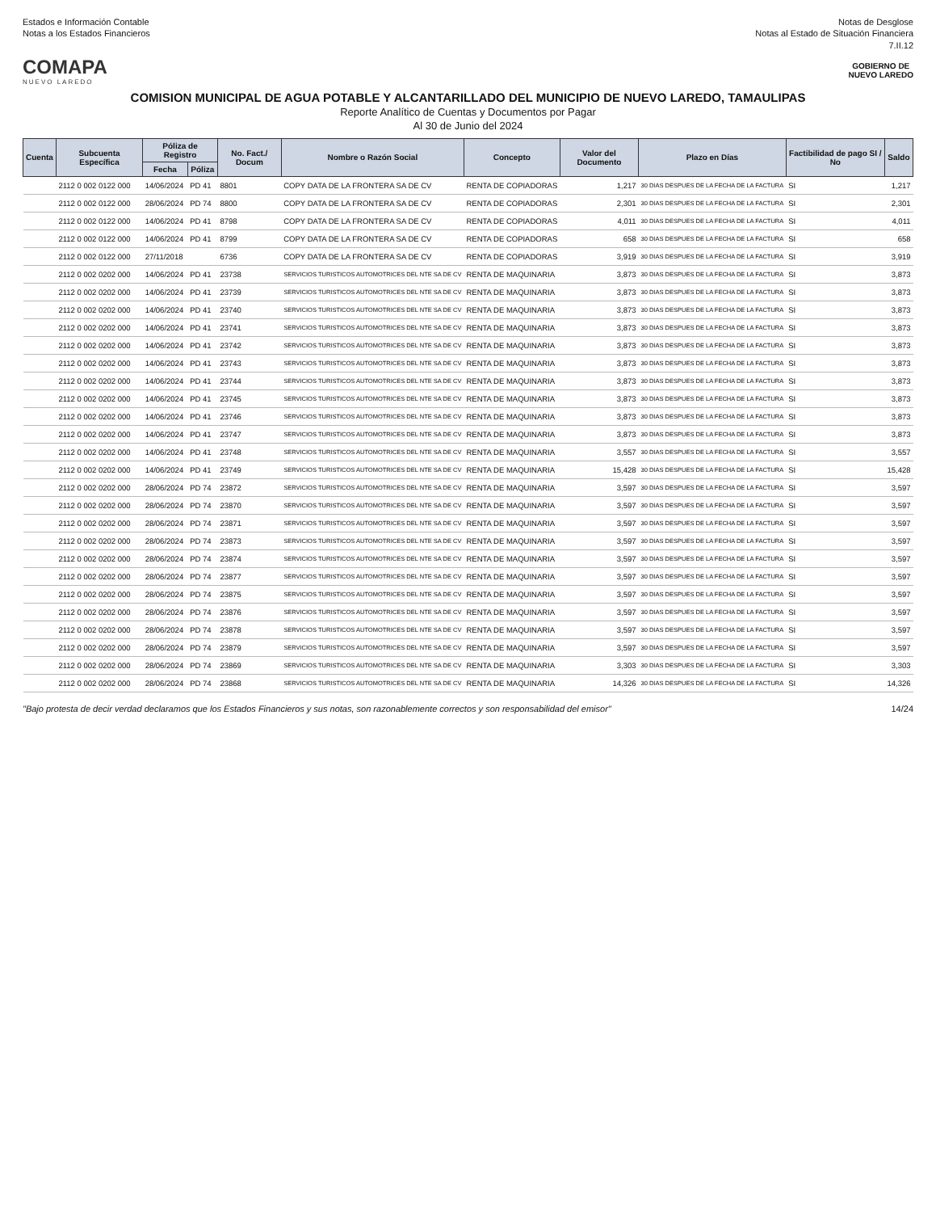Estados e Información Contable
Notas a los Estados Financieros
Notas de Desglose
Notas al Estado de Situación Financiera
7.II.12
COMAPA
NUEVO LAREDO
GOBIERNO DE
NUEVO LAREDO
COMISION MUNICIPAL DE AGUA POTABLE Y ALCANTARILLADO DEL MUNICIPIO DE NUEVO LAREDO, TAMAULIPAS
Reporte Analítico de Cuentas y Documentos por Pagar
Al 30 de Junio del 2024
| Cuenta | Subcuenta Específica | Póliza de Registro | | No. Fact./ Docum | Nombre o Razón Social | Concepto | Valor del Documento | Plazo en Días | Factibilidad de pago SI / No | Saldo |
| --- | --- | --- | --- | --- | --- | --- | --- | --- | --- | --- |
| | | Fecha | Póliza | | | | | | | |
| | 2112 0 002 0122 000 | 14/06/2024 | PD 41 | 8801 | COPY DATA DE LA FRONTERA SA DE CV | RENTA DE COPIADORAS | 1,217 | 30 DIAS DESPUES DE LA FECHA DE LA FACTURA | SI | 1,217 |
| | 2112 0 002 0122 000 | 28/06/2024 | PD 74 | 8800 | COPY DATA DE LA FRONTERA SA DE CV | RENTA DE COPIADORAS | 2,301 | 30 DIAS DESPUES DE LA FECHA DE LA FACTURA | SI | 2,301 |
| | 2112 0 002 0122 000 | 14/06/2024 | PD 41 | 8798 | COPY DATA DE LA FRONTERA SA DE CV | RENTA DE COPIADORAS | 4,011 | 30 DIAS DESPUES DE LA FECHA DE LA FACTURA | SI | 4,011 |
| | 2112 0 002 0122 000 | 14/06/2024 | PD 41 | 8799 | COPY DATA DE LA FRONTERA SA DE CV | RENTA DE COPIADORAS | 658 | 30 DIAS DESPUES DE LA FECHA DE LA FACTURA | SI | 658 |
| | 2112 0 002 0122 000 | 27/11/2018 | | 6736 | COPY DATA DE LA FRONTERA SA DE CV | RENTA DE COPIADORAS | 3,919 | 30 DIAS DESPUES DE LA FECHA DE LA FACTURA | SI | 3,919 |
| | 2112 0 002 0202 000 | 14/06/2024 | PD 41 | 23738 | SERVICIOS TURISTICOS AUTOMOTRICES DEL NTE SA DE CV | RENTA DE MAQUINARIA | 3,873 | 30 DIAS DESPUES DE LA FECHA DE LA FACTURA | SI | 3,873 |
| | 2112 0 002 0202 000 | 14/06/2024 | PD 41 | 23739 | SERVICIOS TURISTICOS AUTOMOTRICES DEL NTE SA DE CV | RENTA DE MAQUINARIA | 3,873 | 30 DIAS DESPUES DE LA FECHA DE LA FACTURA | SI | 3,873 |
| | 2112 0 002 0202 000 | 14/06/2024 | PD 41 | 23740 | SERVICIOS TURISTICOS AUTOMOTRICES DEL NTE SA DE CV | RENTA DE MAQUINARIA | 3,873 | 30 DIAS DESPUES DE LA FECHA DE LA FACTURA | SI | 3,873 |
| | 2112 0 002 0202 000 | 14/06/2024 | PD 41 | 23741 | SERVICIOS TURISTICOS AUTOMOTRICES DEL NTE SA DE CV | RENTA DE MAQUINARIA | 3,873 | 30 DIAS DESPUES DE LA FECHA DE LA FACTURA | SI | 3,873 |
| | 2112 0 002 0202 000 | 14/06/2024 | PD 41 | 23742 | SERVICIOS TURISTICOS AUTOMOTRICES DEL NTE SA DE CV | RENTA DE MAQUINARIA | 3,873 | 30 DIAS DESPUES DE LA FECHA DE LA FACTURA | SI | 3,873 |
| | 2112 0 002 0202 000 | 14/06/2024 | PD 41 | 23743 | SERVICIOS TURISTICOS AUTOMOTRICES DEL NTE SA DE CV | RENTA DE MAQUINARIA | 3,873 | 30 DIAS DESPUES DE LA FECHA DE LA FACTURA | SI | 3,873 |
| | 2112 0 002 0202 000 | 14/06/2024 | PD 41 | 23744 | SERVICIOS TURISTICOS AUTOMOTRICES DEL NTE SA DE CV | RENTA DE MAQUINARIA | 3,873 | 30 DIAS DESPUES DE LA FECHA DE LA FACTURA | SI | 3,873 |
| | 2112 0 002 0202 000 | 14/06/2024 | PD 41 | 23745 | SERVICIOS TURISTICOS AUTOMOTRICES DEL NTE SA DE CV | RENTA DE MAQUINARIA | 3,873 | 30 DIAS DESPUES DE LA FECHA DE LA FACTURA | SI | 3,873 |
| | 2112 0 002 0202 000 | 14/06/2024 | PD 41 | 23746 | SERVICIOS TURISTICOS AUTOMOTRICES DEL NTE SA DE CV | RENTA DE MAQUINARIA | 3,873 | 30 DIAS DESPUES DE LA FECHA DE LA FACTURA | SI | 3,873 |
| | 2112 0 002 0202 000 | 14/06/2024 | PD 41 | 23747 | SERVICIOS TURISTICOS AUTOMOTRICES DEL NTE SA DE CV | RENTA DE MAQUINARIA | 3,873 | 30 DIAS DESPUES DE LA FECHA DE LA FACTURA | SI | 3,873 |
| | 2112 0 002 0202 000 | 14/06/2024 | PD 41 | 23748 | SERVICIOS TURISTICOS AUTOMOTRICES DEL NTE SA DE CV | RENTA DE MAQUINARIA | 3,557 | 30 DIAS DESPUES DE LA FECHA DE LA FACTURA | SI | 3,557 |
| | 2112 0 002 0202 000 | 14/06/2024 | PD 41 | 23749 | SERVICIOS TURISTICOS AUTOMOTRICES DEL NTE SA DE CV | RENTA DE MAQUINARIA | 15,428 | 30 DIAS DESPUES DE LA FECHA DE LA FACTURA | SI | 15,428 |
| | 2112 0 002 0202 000 | 28/06/2024 | PD 74 | 23872 | SERVICIOS TURISTICOS AUTOMOTRICES DEL NTE SA DE CV | RENTA DE MAQUINARIA | 3,597 | 30 DIAS DESPUES DE LA FECHA DE LA FACTURA | SI | 3,597 |
| | 2112 0 002 0202 000 | 28/06/2024 | PD 74 | 23870 | SERVICIOS TURISTICOS AUTOMOTRICES DEL NTE SA DE CV | RENTA DE MAQUINARIA | 3,597 | 30 DIAS DESPUES DE LA FECHA DE LA FACTURA | SI | 3,597 |
| | 2112 0 002 0202 000 | 28/06/2024 | PD 74 | 23871 | SERVICIOS TURISTICOS AUTOMOTRICES DEL NTE SA DE CV | RENTA DE MAQUINARIA | 3,597 | 30 DIAS DESPUES DE LA FECHA DE LA FACTURA | SI | 3,597 |
| | 2112 0 002 0202 000 | 28/06/2024 | PD 74 | 23873 | SERVICIOS TURISTICOS AUTOMOTRICES DEL NTE SA DE CV | RENTA DE MAQUINARIA | 3,597 | 30 DIAS DESPUES DE LA FECHA DE LA FACTURA | SI | 3,597 |
| | 2112 0 002 0202 000 | 28/06/2024 | PD 74 | 23874 | SERVICIOS TURISTICOS AUTOMOTRICES DEL NTE SA DE CV | RENTA DE MAQUINARIA | 3,597 | 30 DIAS DESPUES DE LA FECHA DE LA FACTURA | SI | 3,597 |
| | 2112 0 002 0202 000 | 28/06/2024 | PD 74 | 23877 | SERVICIOS TURISTICOS AUTOMOTRICES DEL NTE SA DE CV | RENTA DE MAQUINARIA | 3,597 | 30 DIAS DESPUES DE LA FECHA DE LA FACTURA | SI | 3,597 |
| | 2112 0 002 0202 000 | 28/06/2024 | PD 74 | 23875 | SERVICIOS TURISTICOS AUTOMOTRICES DEL NTE SA DE CV | RENTA DE MAQUINARIA | 3,597 | 30 DIAS DESPUES DE LA FECHA DE LA FACTURA | SI | 3,597 |
| | 2112 0 002 0202 000 | 28/06/2024 | PD 74 | 23876 | SERVICIOS TURISTICOS AUTOMOTRICES DEL NTE SA DE CV | RENTA DE MAQUINARIA | 3,597 | 30 DIAS DESPUES DE LA FECHA DE LA FACTURA | SI | 3,597 |
| | 2112 0 002 0202 000 | 28/06/2024 | PD 74 | 23878 | SERVICIOS TURISTICOS AUTOMOTRICES DEL NTE SA DE CV | RENTA DE MAQUINARIA | 3,597 | 30 DIAS DESPUES DE LA FECHA DE LA FACTURA | SI | 3,597 |
| | 2112 0 002 0202 000 | 28/06/2024 | PD 74 | 23879 | SERVICIOS TURISTICOS AUTOMOTRICES DEL NTE SA DE CV | RENTA DE MAQUINARIA | 3,597 | 30 DIAS DESPUES DE LA FECHA DE LA FACTURA | SI | 3,597 |
| | 2112 0 002 0202 000 | 28/06/2024 | PD 74 | 23869 | SERVICIOS TURISTICOS AUTOMOTRICES DEL NTE SA DE CV | RENTA DE MAQUINARIA | 3,303 | 30 DIAS DESPUES DE LA FECHA DE LA FACTURA | SI | 3,303 |
| | 2112 0 002 0202 000 | 28/06/2024 | PD 74 | 23868 | SERVICIOS TURISTICOS AUTOMOTRICES DEL NTE SA DE CV | RENTA DE MAQUINARIA | 14,326 | 30 DIAS DESPUES DE LA FECHA DE LA FACTURA | SI | 14,326 |
"Bajo protesta de decir verdad declaramos que los Estados Financieros y sus notas, son razonablemente correctos y son responsabilidad del emisor"
14/24